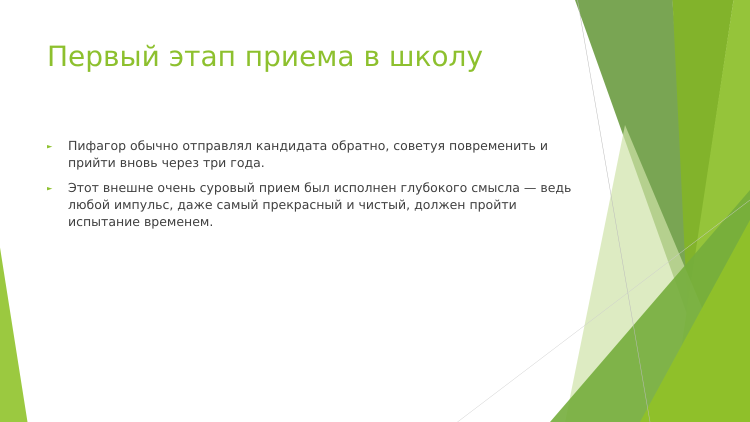Первый этап приема в школу
► Пифагор обычно отправлял кандидата обратно, советуя повременить и прийти вновь через три года.
► Этот внешне очень суровый прием был исполнен глубокого смысла — ведь любой импульс, даже самый прекрасный и чистый, должен пройти испытание временем.